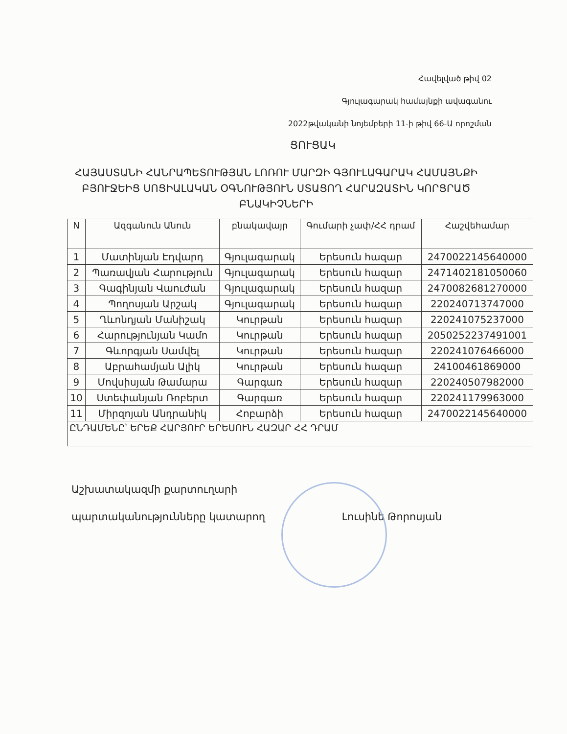Հավելված թիվ 02
Գյուլագարակ համայնքի ավագանու
2022թվականի նոյեմբերի 11-ի թիվ 66-Ա որոշման
ՑՈՒՑԱԿ
ՀԱՅԱՍՏԱՆԻ ՀԱՆՐԱՊԵՏՈՒԹՅԱՆ ԼՈՌՈՒ ՄԱՐԶԻ ԳՅՈՒԼԱԳԱՐԱԿ ՀԱՄԱՅՆՔԻ ԲՅՈՒՋԵԻՑ ՍՈՑԻԱԼԱԿԱՆ ՕԳՆՈՒԹՅՈՒՆ ՍՏԱՑՈՂ ՀԱՐԱԶԱՏԻՆ ԿՈՐՑՐԱԾ ԲՆԱԿԻՉՆԵՐԻ
| N | Ազգանուն Անուն | բնակավայր | Գումարի չափ/ՀՀ դրամ | Հաշվեհամար |
| --- | --- | --- | --- | --- |
| 1 | Մատինյան Էդվարդ | Գյուլագարակ | Երեսուն հազար | 2470022145640000 |
| 2 | Պառավյան Հարություն | Գյուլագարակ | Երեսուն հազար | 2471402181050060 |
| 3 | Գագինյան Վաուժան | Գյուլագարակ | Երեսուն հազար | 2470082681270000 |
| 4 | Պողոսյան Արշակ | Գյուլագարակ | Երեսուն հազար | 220240713747000 |
| 5 | Ղևոնդյան Մանիշակ | Կուրթան | Երեսուն հազար | 220241075237000 |
| 6 | Հարությունյան Կամո | Կուրթան | Երեսուն հազար | 2050252237491001 |
| 7 | Գևորգյան Սամվել | Կուրթան | Երեսուն հազար | 220241076466000 |
| 8 | Աբրահամյան Ալիկ | Կուրթան | Երեսուն հազար | 24100461869000 |
| 9 | Մովսիսյան Թամարա | Գարգառ | Երեսուն հազար | 220240507982000 |
| 10 | Ստեփանյան Ռոբերտ | Գարգառ | Երեսուն հազար | 220241179963000 |
| 11 | Միրզոյան Անդրանիկ | Հոբարձի | Երեսուն հազար | 2470022145640000 |
| ԸՆԴԱՄԵՆԸ՝ ԵՐԵՔ ՀԱՐՅՈՒՐ ԵՐԵՍՈՒՆ ՀԱԶԱՐ ՀՀ ԴՐԱՄ | | | | |
Աշխատակազմի քարտուղարի
պարտականությունները կատարող Լուսինե Թորոսյան